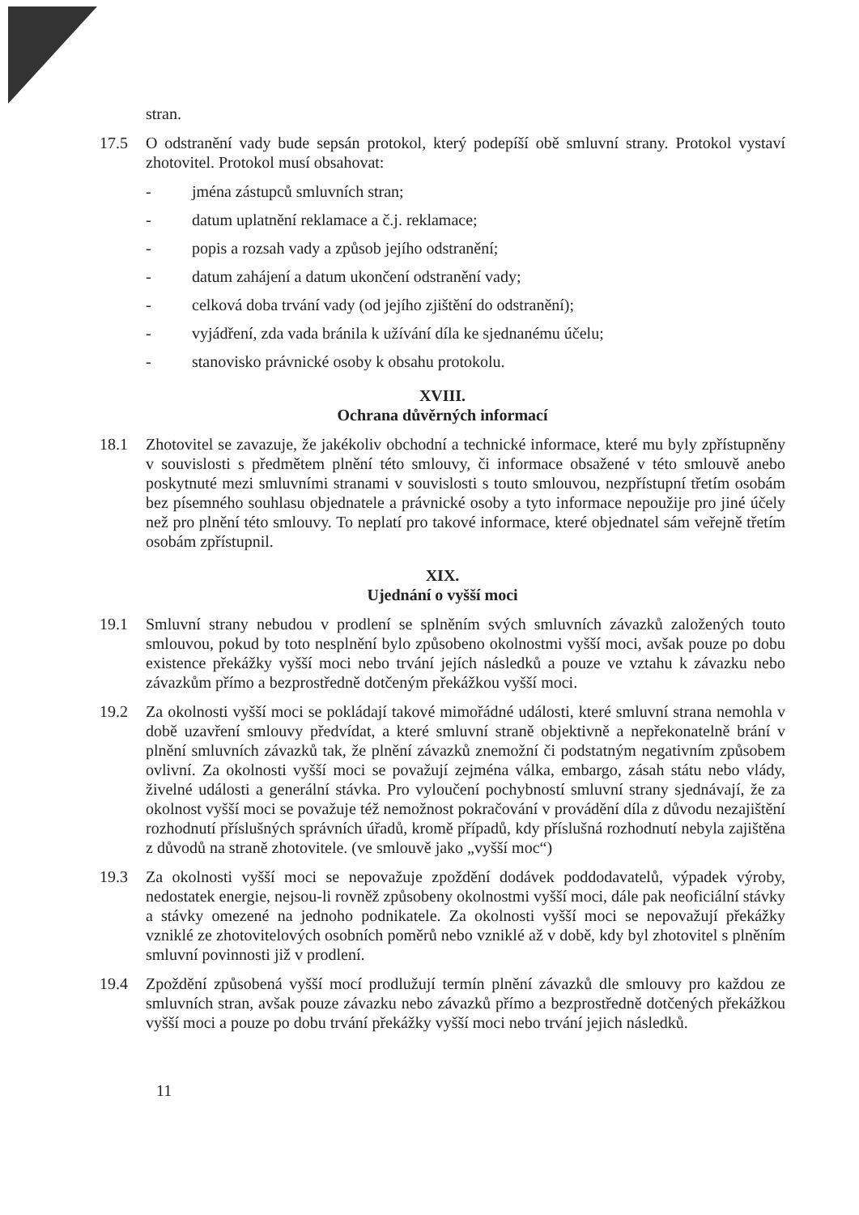stran.
17.5 O odstranění vady bude sepsán protokol, který podepíší obě smluvní strany. Protokol vystaví zhotovitel. Protokol musí obsahovat:
- jména zástupců smluvních stran;
- datum uplatnění reklamace a č.j. reklamace;
- popis a rozsah vady a způsob jejího odstranění;
- datum zahájení a datum ukončení odstranění vady;
- celková doba trvání vady (od jejího zjištění do odstranění);
- vyjádření, zda vada bránila k užívání díla ke sjednanému účelu;
- stanovisko právnické osoby k obsahu protokolu.
XVIII.
Ochrana důvěrných informací
18.1 Zhotovitel se zavazuje, že jakékoliv obchodní a technické informace, které mu byly zpřístupněny v souvislosti s předmětem plnění této smlouvy, či informace obsažené v této smlouvě anebo poskytnuté mezi smluvními stranami v souvislosti s touto smlouvou, nezpřístupní třetím osobám bez písemného souhlasu objednatele a právnické osoby a tyto informace nepoužije pro jiné účely než pro plnění této smlouvy. To neplatí pro takové informace, které objednatel sám veřejně třetím osobám zpřístupnil.
XIX.
Ujednání o vyšší moci
19.1 Smluvní strany nebudou v prodlení se splněním svých smluvních závazků založených touto smlouvou, pokud by toto nesplnění bylo způsobeno okolnostmi vyšší moci, avšak pouze po dobu existence překážky vyšší moci nebo trvání jejích následků a pouze ve vztahu k závazku nebo závazkům přímo a bezprostředně dotčeným překážkou vyšší moci.
19.2 Za okolnosti vyšší moci se pokládají takové mimořádné události, které smluvní strana nemohla v době uzavření smlouvy předvídat, a které smluvní straně objektivně a nepřekonatelně brání v plnění smluvních závazků tak, že plnění závazků znemožní či podstatným negativním způsobem ovlivní. Za okolnosti vyšší moci se považují zejména válka, embargo, zásah státu nebo vlády, živelné události a generální stávka. Pro vyloučení pochybností smluvní strany sjednávají, že za okolnost vyšší moci se považuje též nemožnost pokračování v provádění díla z důvodu nezajištění rozhodnutí příslušných správních úřadů, kromě případů, kdy příslušná rozhodnutí nebyla zajištěna z důvodů na straně zhotovitele. (ve smlouvě jako „vyšší moc“)
19.3 Za okolnosti vyšší moci se nepovažuje zpoždění dodávek poddodavatelů, výpadek výroby, nedostatek energie, nejsou-li rovněž způsobeny okolnostmi vyšší moci, dále pak neoficiální stávky a stávky omezené na jednoho podnikatele. Za okolnosti vyšší moci se nepovažují překážky vzniklé ze zhotovitelových osobních poměrů nebo vzniklé až v době, kdy byl zhotovitel s plněním smluvní povinnosti již v prodlení.
19.4 Zpoždění způsobená vyšší mocí prodlužují termín plnění závazků dle smlouvy pro každou ze smluvních stran, avšak pouze závazku nebo závazků přímo a bezprostředně dotčených překážkou vyšší moci a pouze po dobu trvání překážky vyšší moci nebo trvání jejich následků.
11